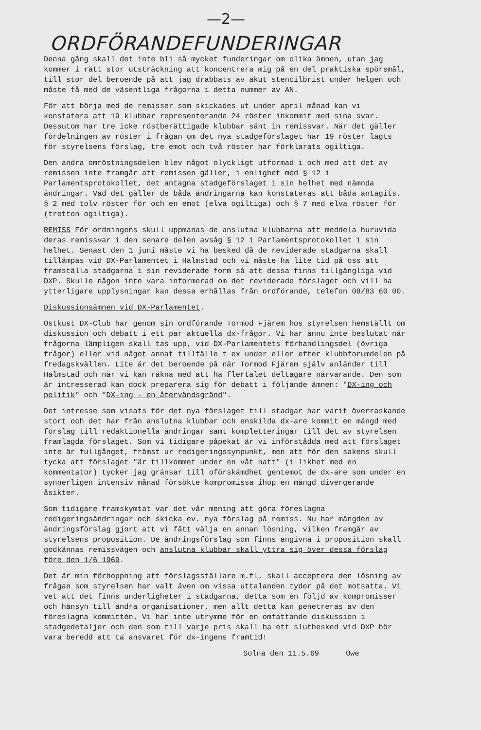—2—
ORDFÖRANDEFUNDERINGAR
Denna gång skall det inte bli så mycket funderingar om olika ämnen, utan jag kommer i rätt stor utsträckning att koncentrera mig på en del praktiska spörsmål, till stor del beroende på att jag drabbats av akut stencilbrist under helgen och måste få med de väsentliga frågorna i detta nummer av AN.
För att börja med de remisser som skickades ut under april månad kan vi konstatera att 19 klubbar representerande 24 röster inkommit med sina svar. Dessutom har tre icke röstberättigade klubbar sänt in remissvar. När det gäller fördelningen av röster i frågan om det nya stadgeförslaget har 19 röster lagts för styrelsens förslag, tre emot och två röster har förklarats ogiltiga.
Den andra omröstningsdelen blev något olyckligt utformad i och med att det av remissen inte framgår att remissen gäller, i enlighet med § 12 i Parlamentsprotokollet, det antagna stadgeförslaget i sin helhet med nämnda ändringar. Vad det gäller de båda ändringarna kan konstateras att båda antagits. § 2 med tolv röster för och en emot (elva ogiltiga) och § 7 med elva röster för (tretton ogiltiga).
REMISS För ordningens skull uppmanas de anslutna klubbarna att meddela huruvida deras remissvar i den senare delen avsåg § 12 i Parlamentsprotokollet i sin helhet. Senast den 1 juni måste vi ha besked då de reviderade stadgarna skall tillämpas vid DX-Parlamentet i Halmstad och vi måste ha lite tid på oss att framställa stadgarna i sin reviderade form så att dessa finns tillgängliga vid DXP. Skulle någon inte vara informerad om det reviderade förslaget och vill ha ytterligare upplysningar kan dessa erhållas från ordförande, telefon 08/83 60 00.
Diskussionsämnen vid DX-Parlamentet.
Ostkust DX-Club har genom sin ordförande Tormod Fjärem hos styrelsen hemställt om diskussion och debatt i ett par aktuella dx-frågor. Vi har ännu inte beslutat när frågorna lämpligen skall tas upp, vid DX-Parlamentets förhandlingsdel (övriga frågor) eller vid något annat tillfälle t ex under eller efter klubbforumdelen på fredagskvällen. Lite är det beroende på när Tormod Fjärem själv anländer till Halmstad och när vi kan räkna med att ha flertalet deltagare närvarande. Den som är intresserad kan dock preparera sig för debatt i följande ämnen: "DX-ing och politik" och "DX-ing - en återvändsgränd".
Det intresse som visats för det nya förslaget till stadgar har varit överraskande stort och det har från anslutna klubbar och enskilda dx-are kommit en mängd med förslag till redaktionella ändringar samt kompletteringar till det av styrelsen framlagda förslaget. Som vi tidigare påpekat är vi införstådda med att förslaget inte är fullgånget, främst ur redigeringssynpunkt, men att för den sakens skull tycka att förslaget "är tillkommet under en våt natt" (i likhet med en kommentator) tycker jag gränsar till oförskämdhet gentemot de dx-are som under en synnerligen intensiv månad försökte kompromissa ihop en mängd divergerande åsikter.
Som tidigare framskymtat var det vår mening att göra föreslagna redigeringsändringar och skicka ev. nya förslag på remiss. Nu har mängden av ändringsförslag gjort att vi fått välja en annan lösning, vilken framgår av styrelsens proposition. De ändringsförslag som finns angivna i proposition skall godkännas remissvägen och anslutna klubbar skall yttra sig över dessa förslag före den 1/6 1969.
Det är min förhoppning att förslagsställare m.fl. skall acceptera den lösning av frågan som styrelsen har valt även om vissa uttalanden tyder på det motsatta. Vi vet att det finns underligheter i stadgarna, detta som en följd av kompromisser och hänsyn till andra organisationer, men allt detta kan penetreras av den föreslagna kommittén. Vi har inte utrymme för en omfattande diskussion i stadgedetaljer och den som till varje pris skall ha ett slutbesked vid DXP bör vara beredd att ta ansvaret för dx-ingens framtid!
Solna den 11.5.69 Owe